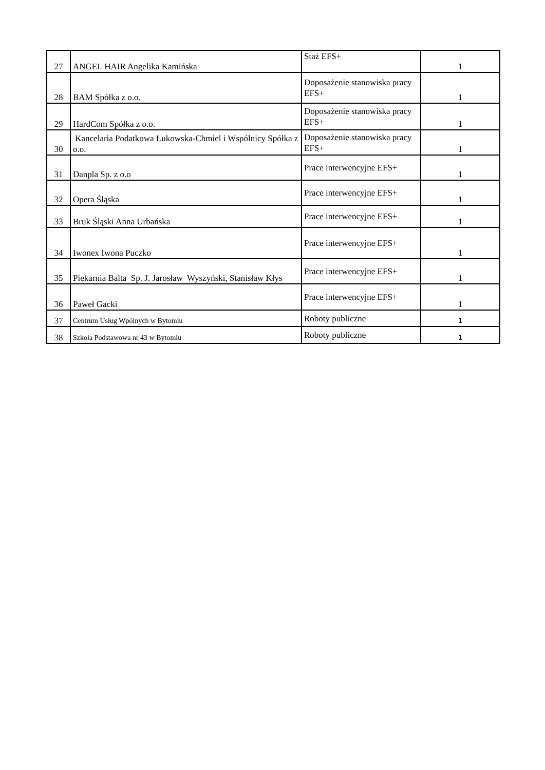| 27 | ANGEL HAIR Angelika Kamińska | Staż EFS+ | 1 |
| 28 | BAM Spółka z o.o. | Doposażenie stanowiska pracy EFS+ | 1 |
| 29 | HardCom Spółka z o.o. | Doposażenie stanowiska pracy EFS+ | 1 |
| 30 | Kancelaria Podatkowa Łukowska-Chmiel i Wspólnicy Spółka z o.o. | Doposażenie stanowiska pracy EFS+ | 1 |
| 31 | Danpla Sp. z o.o | Prace interwencyjne EFS+ | 1 |
| 32 | Opera Śląska | Prace interwencyjne EFS+ | 1 |
| 33 | Bruk Śląski Anna Urbańska | Prace interwencyjne EFS+ | 1 |
| 34 | Iwonex Iwona Puczko | Prace interwencyjne EFS+ | 1 |
| 35 | Piekarnia Balta Sp. J. Jarosław Wyszyński, Stanisław Kłys | Prace interwencyjne EFS+ | 1 |
| 36 | Paweł Gacki | Prace interwencyjne EFS+ | 1 |
| 37 | Centrum Usług Wpólnych w Bytomiu | Roboty publiczne | 1 |
| 38 | Szkoła Podstawowa nr 43 w Bytomiu | Roboty publiczne | 1 |